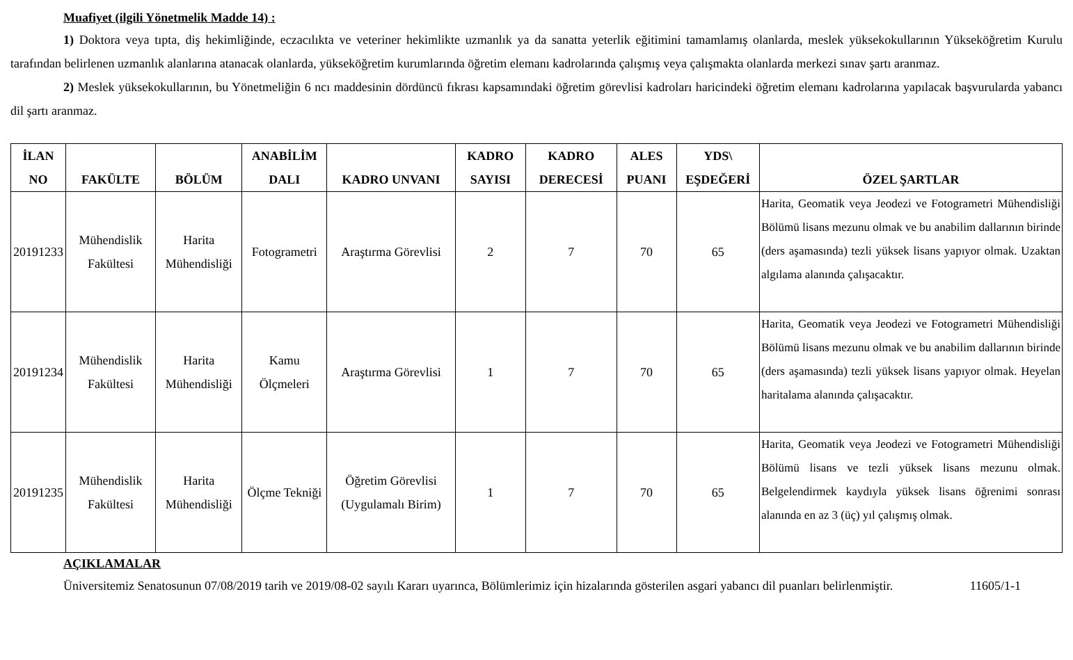Muafiyet (ilgili Yönetmelik Madde 14) :
1) Doktora veya tıpta, diş hekimliğinde, eczacılıkta ve veteriner hekimlikte uzmanlık ya da sanatta yeterlik eğitimini tamamlamış olanlarda, meslek yüksekokullarının Yükseköğretim Kurulu tarafından belirlenen uzmanlık alanlarına atanacak olanlarda, yükseköğretim kurumlarında öğretim elemanı kadrolarında çalışmış veya çalışmakta olanlarda merkezi sınav şartı aranmaz.
2) Meslek yüksekokullarının, bu Yönetmeliğin 6 ncı maddesinin dördüncü fıkrası kapsamındaki öğretim görevlisi kadroları haricindeki öğretim elemanı kadrolarına yapılacak başvurularda yabancı dil şartı aranmaz.
| İLAN NO | FAKÜLTE | BÖLÜM | ANABİLİM DALI | KADRO UNVANI | KADRO SAYISI | KADRO DERECESİ | ALES PUANI | YDS\ EŞDEĞERİ | ÖZEL ŞARTLAR |
| --- | --- | --- | --- | --- | --- | --- | --- | --- | --- |
| 20191233 | Mühendislik Fakültesi | Harita Mühendisliği | Fotogrametri | Araştırma Görevlisi | 2 | 7 | 70 | 65 | Harita, Geomatik veya Jeodezi ve Fotogrametri Mühendisliği Bölümü lisans mezunu olmak ve bu anabilim dallarının birinde (ders aşamasında) tezli yüksek lisans yapıyor olmak. Uzaktan algılama alanında çalışacaktır. |
| 20191234 | Mühendislik Fakültesi | Harita Mühendisliği | Kamu Ölçmeleri | Araştırma Görevlisi | 1 | 7 | 70 | 65 | Harita, Geomatik veya Jeodezi ve Fotogrametri Mühendisliği Bölümü lisans mezunu olmak ve bu anabilim dallarının birinde (ders aşamasında) tezli yüksek lisans yapıyor olmak. Heyelan haritalama alanında çalışacaktır. |
| 20191235 | Mühendislik Fakültesi | Harita Mühendisliği | Ölçme Tekniği | Öğretim Görevlisi (Uygulamalı Birim) | 1 | 7 | 70 | 65 | Harita, Geomatik veya Jeodezi ve Fotogrametri Mühendisliği Bölümü lisans ve tezli yüksek lisans mezunu olmak. Belgelendirmek kaydıyla yüksek lisans öğrenimi sonrası alanında en az 3 (üç) yıl çalışmış olmak. |
AÇIKLAMALAR
Üniversitemiz Senatosunun 07/08/2019 tarih ve 2019/08-02 sayılı Kararı uyarınca, Bölümlerimiz için hizalarında gösterilen asgari yabancı dil puanları belirlenmiştir. 11605/1-1